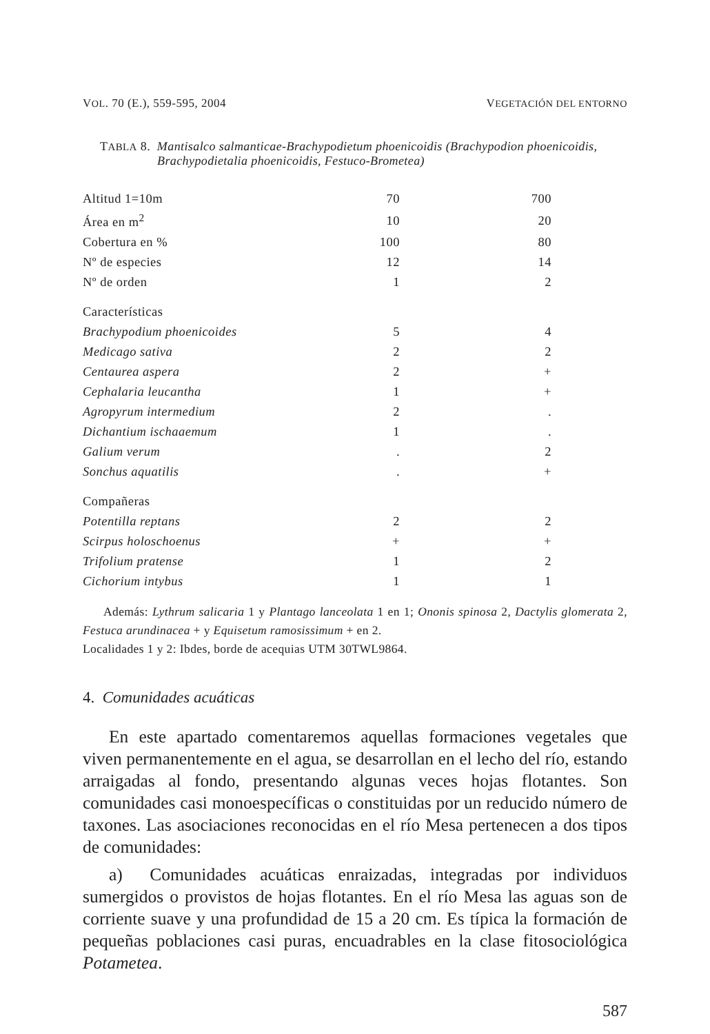VOL. 70 (E.), 559-595, 2004 VEGETACIÓN DEL ENTORNO
TABLA 8. Mantisalco salmanticae-Brachypodietum phoenicoidis (Brachypodion phoenicoidis, Brachypodietalia phoenicoidis, Festuco-Brometea)
| Altitud 1=10m | 70 | 700 |
| Área en m<sup>2</sup> | 10 | 20 |
| Cobertura en % | 100 | 80 |
| Nº de especies | 12 | 14 |
| Nº de orden | 1 | 2 |
| Características | | |
| Brachypodium phoenicoides | 5 | 4 |
| Medicago sativa | 2 | 2 |
| Centaurea aspera | 2 | + |
| Cephalaria leucantha | 1 | + |
| Agropyrum intermedium | 2 | . |
| Dichantium ischaaemum | 1 | . |
| Galium verum | . | 2 |
| Sonchus aquatilis | . | + |
| Compañeras | | |
| Potentilla reptans | 2 | 2 |
| Scirpus holoschoenus | + | + |
| Trifolium pratense | 1 | 2 |
| Cichorium intybus | 1 | 1 |
Además: Lythrum salicaria 1 y Plantago lanceolata 1 en 1; Ononis spinosa 2, Dactylis glomerata 2, Festuca arundinacea + y Equisetum ramosissimum + en 2.
Localidades 1 y 2: Ibdes, borde de acequias UTM 30TWL9864.
4. Comunidades acuáticas
En este apartado comentaremos aquellas formaciones vegetales que viven permanentemente en el agua, se desarrollan en el lecho del río, estando arraigadas al fondo, presentando algunas veces hojas flotantes. Son comunidades casi monoespecíficas o constituidas por un reducido número de taxones. Las asociaciones reconocidas en el río Mesa pertenecen a dos tipos de comunidades:
a) Comunidades acuáticas enraizadas, integradas por individuos sumergidos o provistos de hojas flotantes. En el río Mesa las aguas son de corriente suave y una profundidad de 15 a 20 cm. Es típica la formación de pequeñas poblaciones casi puras, encuadrables en la clase fitosociológica Potametea.
587